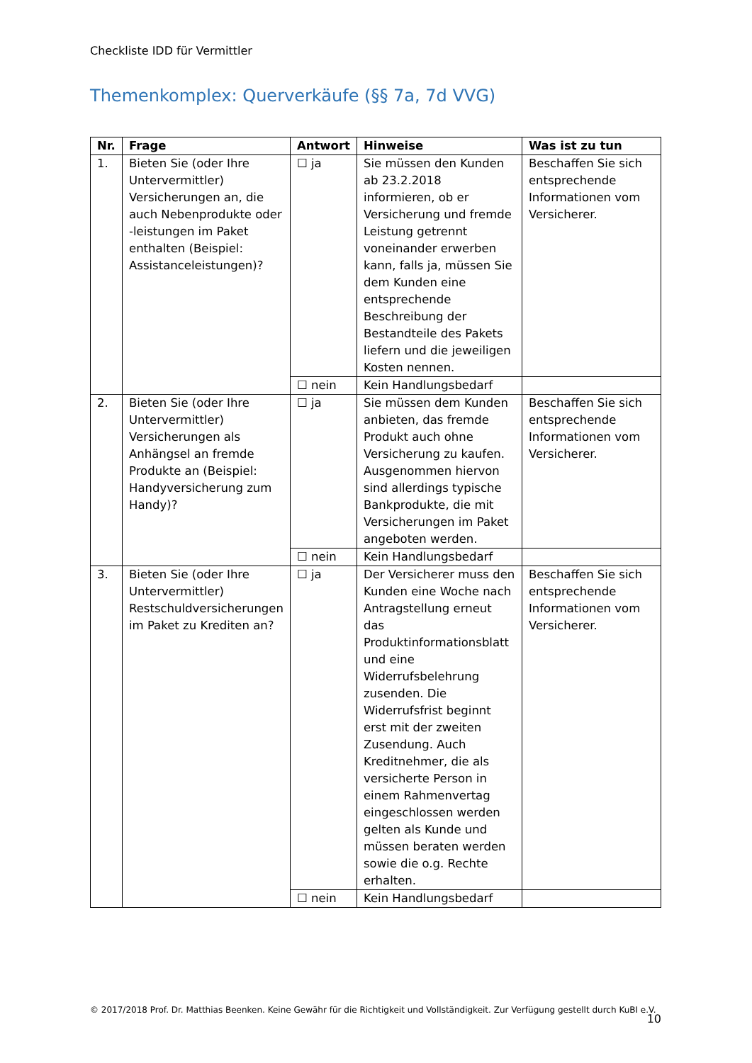Checkliste IDD für Vermittler
Themenkomplex: Querverkäufe (§§ 7a, 7d VVG)
| Nr. | Frage | Antwort | Hinweise | Was ist zu tun |
| --- | --- | --- | --- | --- |
| 1. | Bieten Sie (oder Ihre Untervermittler) Versicherungen an, die auch Nebenprodukte oder -leistungen im Paket enthalten (Beispiel: Assistanceleistungen)? | ☐ ja | Sie müssen den Kunden ab 23.2.2018 informieren, ob er Versicherung und fremde Leistung getrennt voneinander erwerben kann, falls ja, müssen Sie dem Kunden eine entsprechende Beschreibung der Bestandteile des Pakets liefern und die jeweiligen Kosten nennen. | Beschaffen Sie sich entsprechende Informationen vom Versicherer. |
| | | ☐ nein | Kein Handlungsbedarf | |
| 2. | Bieten Sie (oder Ihre Untervermittler) Versicherungen als Anhängsel an fremde Produkte an (Beispiel: Handyversicherung zum Handy)? | ☐ ja | Sie müssen dem Kunden anbieten, das fremde Produkt auch ohne Versicherung zu kaufen. Ausgenommen hiervon sind allerdings typische Bankprodukte, die mit Versicherungen im Paket angeboten werden. | Beschaffen Sie sich entsprechende Informationen vom Versicherer. |
| | | ☐ nein | Kein Handlungsbedarf | |
| 3. | Bieten Sie (oder Ihre Untervermittler) Restschuldversicherungen im Paket zu Krediten an? | ☐ ja | Der Versicherer muss den Kunden eine Woche nach Antragstellung erneut das Produktinformationsblatt und eine Widerrufsbelehrung zusenden. Die Widerrufsfrist beginnt erst mit der zweiten Zusendung. Auch Kreditnehmer, die als versicherte Person in einem Rahmenvertag eingeschlossen werden gelten als Kunde und müssen beraten werden sowie die o.g. Rechte erhalten. | Beschaffen Sie sich entsprechende Informationen vom Versicherer. |
| | | ☐ nein | Kein Handlungsbedarf | |
© 2017/2018 Prof. Dr. Matthias Beenken. Keine Gewähr für die Richtigkeit und Vollständigkeit. Zur Verfügung gestellt durch KuBI e.V. 10